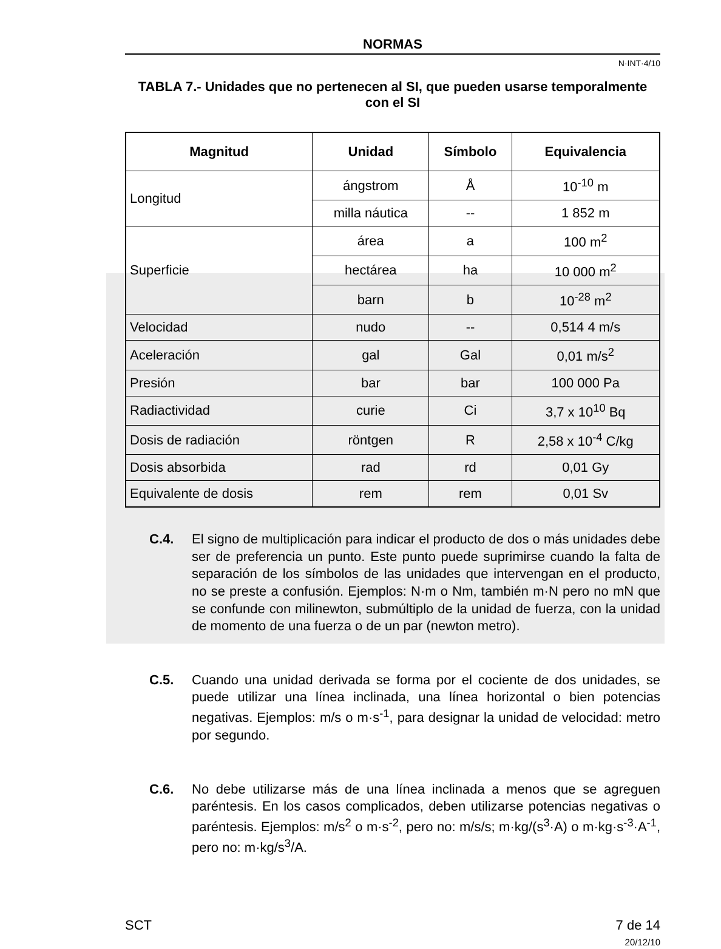NORMAS
N·INT·4/10
TABLA 7.- Unidades que no pertenecen al SI, que pueden usarse temporalmente con el SI
| Magnitud | Unidad | Símbolo | Equivalencia |
| --- | --- | --- | --- |
| Longitud | ángstrom | Å | 10<sup>-10</sup> m |
| | milla náutica | -- | 1 852 m |
| Superficie | área | a | 100 m<sup>2</sup> |
| | hectárea | ha | 10 000 m<sup>2</sup> |
| | barn | b | 10<sup>-28</sup> m<sup>2</sup> |
| Velocidad | nudo | -- | 0,514 4 m/s |
| Aceleración | gal | Gal | 0,01 m/s<sup>2</sup> |
| Presión | bar | bar | 100 000 Pa |
| Radiactividad | curie | Ci | 3,7 x 10<sup>10</sup> Bq |
| Dosis de radiación | röntgen | R | 2,58 x 10<sup>-4</sup> C/kg |
| Dosis absorbida | rad | rd | 0,01 Gy |
| Equivalente de dosis | rem | rem | 0,01 Sv |
C.4. El signo de multiplicación para indicar el producto de dos o más unidades debe ser de preferencia un punto. Este punto puede suprimirse cuando la falta de separación de los símbolos de las unidades que intervengan en el producto, no se preste a confusión. Ejemplos: N·m o Nm, también m·N pero no mN que se confunde con milinewton, submúltiplo de la unidad de fuerza, con la unidad de momento de una fuerza o de un par (newton metro).
C.5. Cuando una unidad derivada se forma por el cociente de dos unidades, se puede utilizar una línea inclinada, una línea horizontal o bien potencias negativas. Ejemplos: m/s o m·s<sup>-1</sup>, para designar la unidad de velocidad: metro por segundo.
C.6. No debe utilizarse más de una línea inclinada a menos que se agreguen paréntesis. En los casos complicados, deben utilizarse potencias negativas o paréntesis. Ejemplos: m/s<sup>2</sup> o m·s<sup>-2</sup>, pero no: m/s/s; m·kg/(s<sup>3</sup>·A) o m·kg·s<sup>-3</sup>·A<sup>-1</sup>, pero no: m·kg/s<sup>3</sup>/A.
SCT 7 de 14
20/12/10